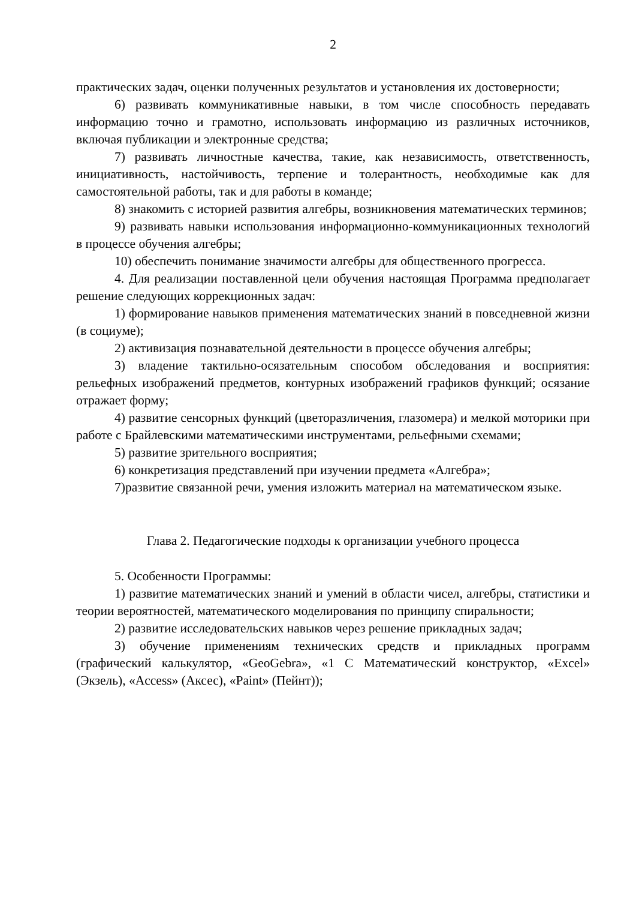2
практических задач, оценки полученных результатов и установления их достоверности;
6) развивать коммуникативные навыки, в том числе способность передавать информацию точно и грамотно, использовать информацию из различных источников, включая публикации и электронные средства;
7) развивать личностные качества, такие, как независимость, ответственность, инициативность, настойчивость, терпение и толерантность, необходимые как для самостоятельной работы, так и для работы в команде;
8) знакомить с историей развития алгебры, возникновения математических терминов;
9) развивать навыки использования информационно-коммуникационных технологий в процессе обучения алгебры;
10) обеспечить понимание значимости алгебры для общественного прогресса.
4. Для реализации поставленной цели обучения настоящая Программа предполагает решение следующих коррекционных задач:
1) формирование навыков применения математических знаний в повседневной жизни (в социуме);
2) активизация познавательной деятельности в процессе обучения алгебры;
3) владение тактильно-осязательным способом обследования и восприятия: рельефных изображений предметов, контурных изображений графиков функций; осязание отражает форму;
4) развитие сенсорных функций (цветоразличения, глазомера) и мелкой моторики при работе с Брайлевскими математическими инструментами, рельефными схемами;
5) развитие зрительного восприятия;
6) конкретизация представлений при изучении предмета «Алгебра»;
7)развитие связанной речи, умения изложить материал на математическом языке.
Глава 2. Педагогические подходы к организации учебного процесса
5. Особенности Программы:
1) развитие математических знаний и умений в области чисел, алгебры, статистики и теории вероятностей, математического моделирования по принципу спиральности;
2) развитие исследовательских навыков через решение прикладных задач;
3) обучение применениям технических средств и прикладных программ (графический калькулятор, «GeoGebra», «1 С Математический конструктор, «Excel» (Экзель), «Access» (Аксес), «Paint» (Пейнт));